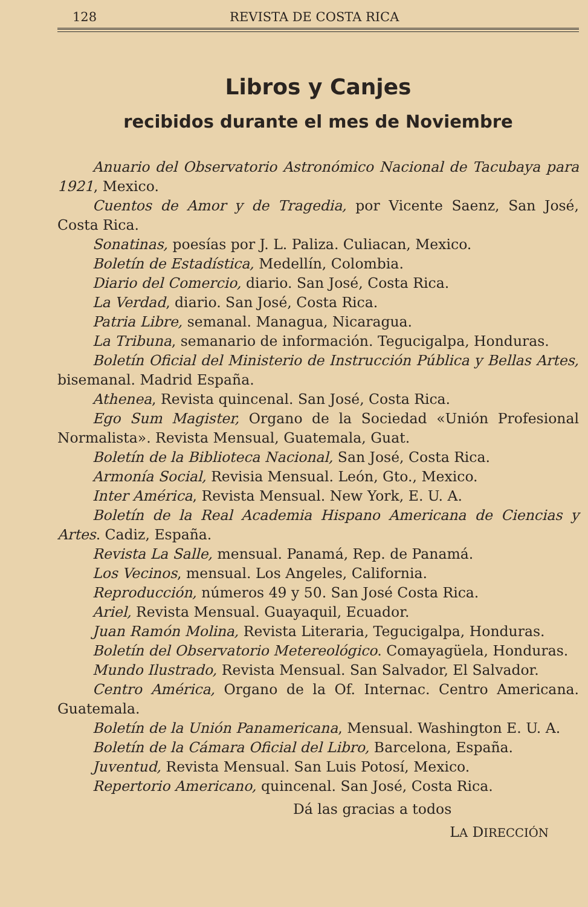128 REVISTA DE COSTA RICA
Libros y Canjes
recibidos durante el mes de Noviembre
Anuario del Observatorio Astronómico Nacional de Tacubaya para 1921, Mexico.
Cuentos de Amor y de Tragedia, por Vicente Saenz, San José, Costa Rica.
Sonatinas, poesías por J. L. Paliza. Culiacan, Mexico.
Boletín de Estadística, Medellín, Colombia.
Diario del Comercio, diario. San José, Costa Rica.
La Verdad, diario. San José, Costa Rica.
Patria Libre, semanal. Managua, Nicaragua.
La Tribuna, semanario de información. Tegucigalpa, Honduras.
Boletín Oficial del Ministerio de Instrucción Pública y Bellas Artes, bisemanal. Madrid España.
Athenea, Revista quincenal. San José, Costa Rica.
Ego Sum Magister, Organo de la Sociedad «Unión Profesional Normalista». Revista Mensual, Guatemala, Guat.
Boletín de la Biblioteca Nacional, San José, Costa Rica.
Armonía Social, Revisia Mensual. León, Gto., Mexico.
Inter América, Revista Mensual. New York, E. U. A.
Boletín de la Real Academia Hispano Americana de Ciencias y Artes. Cadiz, España.
Revista La Salle, mensual. Panamá, Rep. de Panamá.
Los Vecinos, mensual. Los Angeles, California.
Reproducción, números 49 y 50. San José Costa Rica.
Ariel, Revista Mensual. Guayaquil, Ecuador.
Juan Ramón Molina, Revista Literaria, Tegucigalpa, Honduras.
Boletín del Observatorio Metereológico. Comayagüela, Honduras.
Mundo Ilustrado, Revista Mensual. San Salvador, El Salvador.
Centro América, Organo de la Of. Internac. Centro Americana. Guatemala.
Boletín de la Unión Panamericana, Mensual. Washington E. U. A.
Boletín de la Cámara Oficial del Libro, Barcelona, España.
Juventud, Revista Mensual. San Luis Potosí, Mexico.
Repertorio Americano, quincenal. San José, Costa Rica.
Dá las gracias a todos
LA DIRECCIÓN